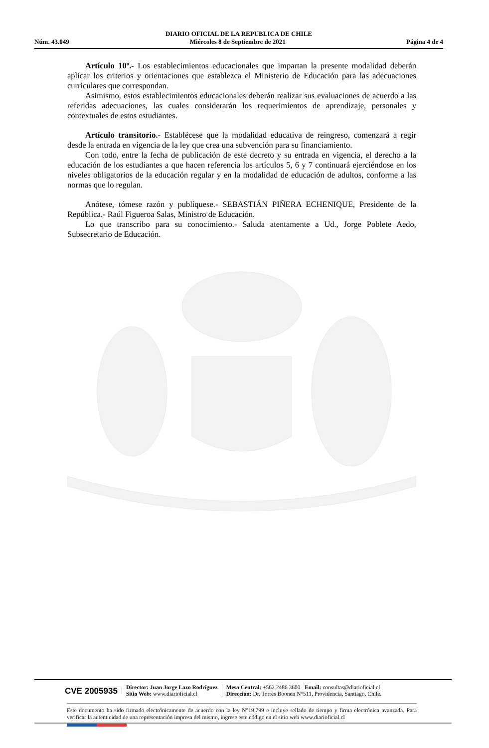DIARIO OFICIAL DE LA REPUBLICA DE CHILE
Núm. 43.049 Miércoles 8 de Septiembre de 2021 Página 4 de 4
Artículo 10º.- Los establecimientos educacionales que impartan la presente modalidad deberán aplicar los criterios y orientaciones que establezca el Ministerio de Educación para las adecuaciones curriculares que correspondan.
Asimismo, estos establecimientos educacionales deberán realizar sus evaluaciones de acuerdo a las referidas adecuaciones, las cuales considerarán los requerimientos de aprendizaje, personales y contextuales de estos estudiantes.
Artículo transitorio.- Establécese que la modalidad educativa de reingreso, comenzará a regir desde la entrada en vigencia de la ley que crea una subvención para su financiamiento.
Con todo, entre la fecha de publicación de este decreto y su entrada en vigencia, el derecho a la educación de los estudiantes a que hacen referencia los artículos 5, 6 y 7 continuará ejerciéndose en los niveles obligatorios de la educación regular y en la modalidad de educación de adultos, conforme a las normas que lo regulan.
Anótese, tómese razón y publíquese.- SEBASTIÁN PIÑERA ECHENIQUE, Presidente de la República.- Raúl Figueroa Salas, Ministro de Educación.
Lo que transcribo para su conocimiento.- Saluda atentamente a Ud., Jorge Poblete Aedo, Subsecretario de Educación.
CVE 2005935 Director: Juan Jorge Lazo Rodríguez
Sitio Web: www.diarioficial.cl Mesa Central: +562 2486 3600 Email: consultas@diarioficial.cl
Dirección: Dr. Torres Boonen N°511, Providencia, Santiago, Chile.
Este documento ha sido firmado electrónicamente de acuerdo con la ley N°19.799 e incluye sellado de tiempo y firma electrónica avanzada. Para verificar la autenticidad de una representación impresa del mismo, ingrese este código en el sitio web www.diarioficial.cl